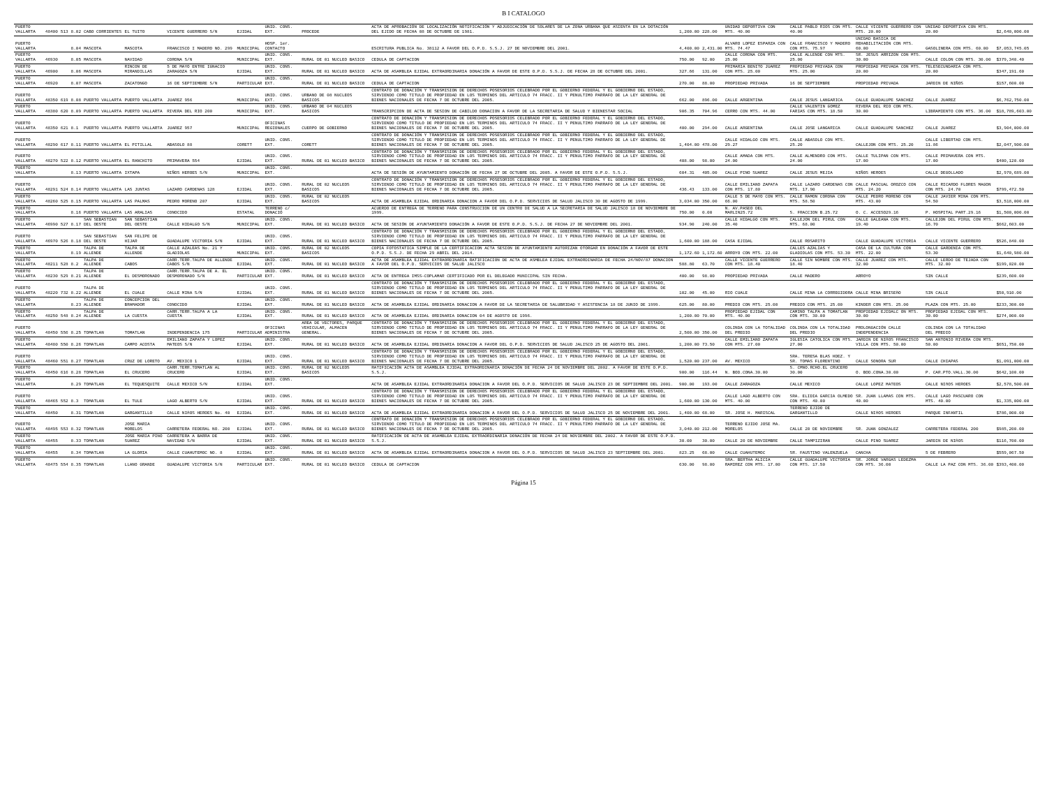B I CATALOGO
| PUERTO VALLARTA | 48400 | 513 | 8.02 | CABO CORRIENTES | EL TUITO | VICENTE GUERRERO S/N | EJIDAL | UNID. CONS. EXT. | PROCEDE | ACTA DE APROBACIÓN DE LOCALIZACIÓN NOTIFICACIÓN Y ADJUDICACIÓN DE SOLARES DE LA ZONA URBANA QUE ASIENTA EN LA DOTACIÓN DEL EJIDO DE FECHA 08 DE OCTUBRE DE 1981. | 1,200.00 | 228.00 | UNIDAD DEPORTIVA CON MTS. 40.00 | CALLE PABLO RIOS CON MTS. 40.00 | CALLE VICENTE GUERRERO CON MTS. 20.00 | UNIDAD DEPORTIVA CON MTS. 20.00 | $2,640,000.00 |
| PUERTO VALLARTA | | | 8.04 | MASCOTA | MASCOTA | FRANCISCO I MADERO NO. 299 | MUNICIPAL | HOSP. 1er. CONTACTO | | ESCRITURA PUBLICA No. 38112 A FAVOR DEL O.P.D. S.S.J. 27 DE NOVIEMBRE DEL 2001. | 4,400.00 | 2,431.00 | ALVARO LOPEZ ESPARZA CON MTS. 74.47 | CALLE FRANCISCO Y MADERO CON MTS. 75.97 | UNIDAD BASICA DE REHABILITACIÓN CON MTS. 60.00 | GASOLINERA CON MTS. 60.00 | $7,053,745.05 |
| PUERTO VALLARTA | 46930 | | 8.05 | MASCOTA | NAVIDAD | CORONA S/N | MUNICIPAL | UNID. CONS. EXT. | RURAL DE 01 NUCLEO BASICO | CEDULA DE CAPTACION | 750.00 | 92.00 | CALLE CORONA CON MTS. 25.00 | CALLE ALLENDE CON MTS. 25.00 | SR. JESUS ARRIZON CON MTS. 30.00 | CALLE COLON CON MTS. 30.00 | $379,340.40 |
| PUERTO VALLARTA | 46900 | | 8.06 | MASCOTA | RINCON DE MIRANDILLAS | 5 DE MAYO ENTRE IGNACIO ZARAGOZA S/N | EJIDAL | UNID. CONS. EXT. | RURAL DE 01 NUCLEO BASICO | ACTA DE ASAMBLEA EJIDAL EXTRAORDINARIA DONACIÓN A FAVOR DE ESTE O.P.D. S.S.J. DE FECHA 28 DE OCTUBRE DEL 2001. | 327.66 | 131.00 | PRIMARIA BENITO JUAREZ CON MTS. 25.00 | PROPIEDAD PRIVADA CON MTS. 25.00 | PROPIEDAD PRIVADA CON MTS. 20.00 | TELESECUNDARIA CON MTS. 20.00 | $347,191.60 |
| PUERTO VALLARTA | 46920 | | 8.07 | MASCOTA | ZACATONGO | 16 DE SEPTIEMBRE S/N | PARTICULAR | UNID. CONS. EXT. | RURAL DE 01 NUCLEO BASICO | CEDULA DE CAPTACION | 270.00 | 88.00 | PROPIEDAD PRIVADA | 16 DE SEPTIEMBRE | PROPIEDAD PRIVADA | JARDIN DE NIÑOS | $157,600.00 |
| PUERTO VALLARTA | 48350 | 619 | 8.08 | PUERTO VALLARTA | PUERTO VALLARTA | JUAREZ 956 | MUNICIPAL | UNID. CONS. EXT. | URBANO DE 08 NUCLEOS BASICOS | CONTRATO DE DONACIÓN Y TRANSMISION DE DERECHOS POSESORIOS CELEBRADO POR EL GOBIERNO FEDERAL Y EL GOBIERNO DEL ESTADO, SIRVIENDO COMO TITULO DE PROPIEDAD EN LOS TERMINOS DEL ARTICULO 74 FRACC. II Y PENULTIMO PARRAFO DE LA LEY GENERAL DE BIENES NACIONALES DE FECHA 7 DE OCTUBRE DEL 2005. | 662.00 | 896.00 | CALLE ARGENTINA | CALLE JESUS LANGARICA | CALLE GUADALUPE SANCHEZ | CALLE JUAREZ | $6,762,750.00 |
| PUERTO VALLARTA | 48380 | 620 | 8.09 | PUERTO VALLARTA | PUERTO VALLARTA | RIVERA DEL RIO 200 | MUNICIPAL | UNID. CONS. EXT. | URBANO DE 04 NUCLEOS BASICOS | TRANSCRIPCION DE ACTA DE SESION DE CABILDO DONACION A FAVOR DE LA SECRETARIA DE SALUD Y BIENESTAR SOCIAL | 906.35 | 704.96 | CERRO CON MTS. 44.00 | CALLE VALENTIN GOMEZ FARIAS CON MTS. 18.50 | RIVERA DEL RIO CON MTS. 30.00 | LIBRAMIENTO CON MTS. 36.00 | $18,789,603.00 |
| PUERTO VALLARTA | 48350 | 621 | 8.1 | PUERTO VALLARTA | PUERTO VALLARTA | JUAREZ 957 | MUNICIPAL | OFICINAS REGIONALES | CUERPO DE GOBIERNO | CONTRATO DE DONACIÓN Y TRANSMISION DE DERECHOS POSESORIOS CELEBRADO POR EL GOBIERNO FEDERAL Y EL GOBIERNO DEL ESTADO, SIRVIENDO COMO TITULO DE PROPIEDAD EN LOS TERMINOS DEL ARTICULO 74 FRACC. II Y PENULTIMO PARRAFO DE LA LEY GENERAL DE BIENES NACIONALES DE FECHA 7 DE OCTUBRE DEL 2005. | 400.00 | 294.00 | CALLE ARGENTINA | CALLE JOSE LANGARICA | CALLE GUADALUPE SANCHEZ | CALLE JUAREZ | $3,904,000.00 |
| PUERTO VALLARTA | 48290 | 617 | 8.11 | PUERTO VALLARTA | EL PITILLAL | ABASOLO 88 | CORETT | UNID. CONS. EXT. | CORETT | CONTRATO DE DONACIÓN Y TRANSMISION DE DERECHOS POSESORIOS CELEBRADO POR EL GOBIERNO FEDERAL Y EL GOBIERNO DEL ESTADO, SIRVIENDO COMO TITULO DE PROPIEDAD EN LOS TERMINOS DEL ARTICULO 74 FRACC. II Y PENULTIMO PARRAFO DE LA LEY GENERAL DE BIENES NACIONALES DE FECHA 7 DE OCTUBRE DEL 2005. | 1,404.00 | 478.00 | CALLE HIDALGO CON MTS. 29.27 | CALLE ABASOLO CON MTS. 25.20 | CALLEJON CON MTS. 25.20 | CALLE LIBERTAD CON MTS. 11.86 | $2,047,900.00 |
| PUERTO VALLARTA | 48270 | 522 | 8.12 | PUERTO VALLARTA | EL RANCHITO | PRIMAVERA 554 | EJIDAL | UNID. CONS. EXT. | RURAL DE 01 NUCLEO BASICO | CONTRATO DE DONACIÓN Y TRANSMISION DE DERECHOS POSESORIOS CELEBRADO POR EL GOBIERNO FEDERAL Y EL GOBIERNO DEL ESTADO, SIRVIENDO COMO TITULO DE PROPIEDAD EN LOS TERMINOS DEL ARTICULO 74 FRACC. II Y PENULTIMO PARRAFO DE LA LEY GENERAL DE BIENES NACIONALES DE FECHA 7 DE OCTUBRE DEL 2005. | 408.00 | 98.00 | CALLE AMADA CON MTS. 24.00 | CALLE ALMENDRO CON MTS. 24.00 | CALLE TULIPAN CON MTS. 17.00 | CALLE PRIMAVERA CON MTS. 17.00 | $400,120.00 |
| PUERTO VALLARTA | | | 8.13 | PUERTO VALLARTA | IXTAPA | NIÑOS HEROES S/N | MUNICIPAL | UNID. CONS. EXT. | | ACTA DE SESIÓN DE AYUNTAMIENTO DONACIÓN DE FECHA 27 DE OCTUBRE DEL 2005. A FAVOR DE ESTE O.P.D. S.S.J. | 604.31 | 405.00 | CALLE PINO SUAREZ | CALLE JESUS MEJIA | NIÑOS HEROES | CALLE DEGOLLADO | $2,970,689.00 |
| PUERTO VALLARTA | 48291 | 524 | 8.14 | PUERTO VALLARTA | LAS JUNTAS | LAZARO CARDENAS 128 | EJIDAL | UNID. CONS. EXT. | RURAL DE 02 NUCLEOS BASICOS | CONTRATO DE DONACIÓN Y TRANSMISION DE DERECHOS POSESORIOS CELEBRADO POR EL GOBIERNO FEDERAL Y EL GOBIERNO DEL ESTADO, SIRVIENDO COMO TITULO DE PROPIEDAD EN LOS TERMINOS DEL ARTICULO 74 FRACC. II Y PENULTIMO PARRAFO DE LA LEY GENERAL DE BIENES NACIONALES DE FECHA 7 DE OCTUBRE DEL 2005. | 436.43 | 133.00 | CALLE EMILIANO ZAPATA CON MTS. 17.80 | CALLE LAZARO CARDENAS CON MTS. 17.90 | CALLE PASCUAL OROZCO CON MTS. 24.20 | CALLE RICARDO FLORES MAGON CON MTS. 24.70 | $799,472.50 |
| PUERTO VALLARTA | 48260 | 525 | 8.15 | PUERTO VALLARTA | LAS PALMAS | PEDRO MORENO 207 | EJIDAL | UNID. CONS. EXT. | RURAL DE 02 NUCLEOS BASICOS | ACTA DE ASAMBLEA EJIDAL ORDINARIA DONACION A FAVOR DEL O.P.D. SERVICIOS DE SALUD JALISCO 30 DE AGOSTO DE 1999. | 3,034.00 | 350.00 | CALLE 5 DE MAYO CON MTS. 66.00 | CALLE RAMON CORONA CON MTS. 58.50 | CALLE PEDRO MORENO CON MTS. 43.00 | CALLE JAVIER MINA CON MTS. 54.50 | $3,518,000.00 |
| PUERTO VALLARTA | | | 8.16 | PUERTO VALLARTA | LAS ARALIAS | CONOCIDO | ESTATAL | TERRENO c/ DONACIÓ | | ACUERDO DE ENTREGA DE TERRENO PARA CONSTRUCCION DE UN CENTRO DE SALUD A LA SECRETARIA DE SALUD JALISCO 18 DE NOVIEMBRE DE 1999. | 750.00 | 0.00 | N. AV.PASEO DEL MARLIN25.72 | S. FRACCION B.25.72 | O. C. ACCESO29.16 | P. HOSPITAL PART.29.16 | $1,500,000.00 |
| PUERTO VALLARTA | 46990 | 527 | 8.17 | SAN SEBASTIAN DEL OESTE | SAN SEBASTIAN DEL OESTE | CALLE HIDALGO S/N | MUNICIPAL | UNID. CONS. EXT. | RURAL DE 01 NUCLEO BASICO | ACTA DE SESIÓN DE AYUNTAMIENTO DONACIÓN A FAVOR DE ESTE O.P.D. S.S.J. DE FECHA 27 DE NOVIEMBRE DEL 2001. | 934.90 | 240.00 | CALLE HIDALGO CON MTS. 35.40 | CALLEJON DEL PIRUL CON MTS. 68.00 | CALLE GALEANA CON MTS. 19.40 | CALLEJON DEL PIRUL CON MTS. 16.70 | $662,603.00 |
| PUERTO VALLARTA | 46970 | 526 | 8.18 | SAN SEBASTIAN DEL OESTE | SAN FELIPE DE HIJAR | GUADALUPE VICTORIA S/N | EJIDAL | UNID. CONS. EXT. | RURAL DE 01 NUCLEO BASICO | CONTRATO DE DONACIÓN Y TRANSMISION DE DERECHOS POSESORIOS CELEBRADO POR EL GOBIERNO FEDERAL Y EL GOBIERNO DEL ESTADO, SIRVIENDO COMO TITULO DE PROPIEDAD EN LOS TERMINOS DEL ARTICULO 74 FRACC. II Y PENULTIMO PARRAFO DE LA LEY GENERAL DE BIENES NACIONALES DE FECHA 7 DE OCTUBRE DEL 2005. | 1,600.00 | 188.00 | CASA EJIDAL | CALLE ROSARITO | CALLE GUADALUPE VICTORIA | CALLE VICENTE GUERRERO | $526,840.00 |
| PUERTO VALLARTA | | | 8.19 | TALPA DE ALLENDE | TALPA DE ALLENDE | CALLE AZALEAS No. 21 Y GLADIOLAS | MUNICIPAL | UNID. CONS. EXT. | RURAL DE 02 NUCLEOS BASICOS | COPIA FOTOSTATICA SIMPLE DE LA CERTIFICACION ACTA SESION DE AYUNTAMIENTO AUTORIZAN OTORGAR EN DONACIÓN A FAVOR DE ESTE O.P.D. S.S.J. DE FECHA 29 ABRIL DEL 2014. | 1,172.60 | 1,172.60 | ARROYO CON MTS. 22.00 | CALLES AZALIAS Y GLADIOLAS CON MTS. 53.30 | CASA DE LA CULTURA CON MTS. 22.00 | CALLE GARDENIA CON MTS. 53.30 | $1,640,980.00 |
| PUERTO VALLARTA | 48211 | 528 | 8.2 | TALPA DE ALLENDE | CABOS | CARR.TERR.TALPA DE ALLENDE CABOS S/N | EJIDAL | UNID. CONS. EXT. | RURAL DE 01 NUCLEO BASICO | ACTA DE ASAMBLEA EJIDAL EXTRAORDINARIA RATIFICACION DE ACTA DE ASMBLEA EJIDAL EXTRAORDINARIA DE FECHA 24/NOV/87 DONACION A FAVOR DEL O.P.D. SERVICIOS DE SALUD JALISCO | 588.80 | 63.70 | CALLE VICENTE GUERRERO CON MTS. 18.40 | CALLE SIN NOMBRE CON MTS. 18.40 | CALLE JUAREZ CON MTS. 32.00 | CALLE LERDO DE TEJADA CON MTS. 32.00 | $199,020.00 |
| PUERTO VALLARTA | 48230 | 529 | 8.21 | TALPA DE ALLENDE | EL DESMORONADO | CARR.TERR.TALPA DE A. EL DESMORONADO S/N | PARTICULAR | UNID. CONS. EXT. | RURAL DE 01 NUCLEO BASICO | ACTA DE ENTREGA IMSS-COPLAMAR CERTIFICADO POR EL DELEGADO MUNICIPAL SIN FECHA. | 400.00 | 98.00 | PROPIEDAD PRIVADA | CALLE MADERO | ARROYO | SIN CALLE | $239,600.00 |
| PUERTO VALLARTA | 48220 | 732 | 8.22 | TALPA DE ALLENDE | EL CUALE | CALLE MINA S/N | EJIDAL | UNID. CONS. EXT. | RURAL DE 01 NUCLEO BASICO | CONTRATO DE DONACIÓN Y TRANSMISION DE DERECHOS POSESORIOS CELEBRADO POR EL GOBIERNO FEDERAL Y EL GOBIERNO DEL ESTADO, SIRVIENDO COMO TITULO DE PROPIEDAD EN LOS TERMINOS DEL ARTICULO 74 FRACC. II Y PENULTIMO PARRAFO DE LA LEY GENERAL DE BIENES NACIONALES DE FECHA 7 DE OCTUBRE DEL 2005. | 102.00 | 45.00 | RIO CUALE | CALLE MINA LA CORREGIDORA | CALLE MINA BRISEñO | SIN CALLE | $50,910.00 |
| PUERTO VALLARTA | | | 8.23 | TALPA DE ALLENDE | CONCEPCION DEL BRAMADOR | CONOCIDO | EJIDAL | UNID. CONS. EXT. | RURAL DE 01 NUCLEO BASICO | ACTA DE ASAMBLEA EJIDAL ORDINARIA DONACION A FAVOR DE LA SECRETARIA DE SALUBRIDAD Y ASISTENCIA 18 DE JUNIO DE 1999. | 625.00 | 80.00 | PREDIO CON MTS. 25.00 | PREDIO CON MTS. 25.00 | KINDER CON MTS. 25.00 | PLAZA CON MTS. 25.00 | $233,300.00 |
| PUERTO VALLARTA | 48250 | 548 | 8.24 | TALPA DE ALLENDE | LA CUESTA | CARR.TERR.TALPA A LA CUESTA | EJIDAL | UNID. CONS. EXT. | RURAL DE 01 NUCLEO BASICO | ACTA DE ASAMBLEA EJIDAL ORDINARIA DONACION 04 DE AGOSTO DE 1996. | 1,200.00 | 70.00 | PROPIEDAD EJIDAL CON MTS. 40.00 | CAMINO TALPA A TOMATLAN CON MTS. 30.00 | PROPIEDAD EJIDALC ON MTS. 30.00 | PROPIEDAD EJIDAL CON MTS. 30.00 | $274,000.00 |
| PUERTO VALLARTA | 48450 | 556 | 8.25 | TOMATLAN | TOMATLAN | INDEPENDENCIA 175 | PARTICULAR | OFICINAS ADMINISTRA | AREA DE VECTORES, PARQUE VEHICULAR, ALMACEN GENERAL. | CONTRATO DE DONACIÓN Y TRANSMISION DE DERECHOS POSESORIOS CELEBRADO POR EL GOBIERNO FEDERAL Y EL GOBIERNO DEL ESTADO, SIRVIENDO COMO TITULO DE PROPIEDAD EN LOS TERMINOS DEL ARTICULO 74 FRACC. II Y PENULTIMO PARRAFO DE LA LEY GENERAL DE BIENES NACIONALES DE FECHA 7 DE OCTUBRE DEL 2005. | 2,500.00 | 350.00 | COLINDA CON LA TOTALIDAD DEL PREDIO | COLINDA CON LA TOTALIDAD DEL PREDIO | PROLONGACIÓN CALLE INDEPENDENCIA | COLINDA CON LA TOTALIDAD DEL PREDIO | |
| PUERTO VALLARTA | 48480 | 550 | 8.26 | TOMATLAN | CAMPO ACOSTA | EMILIANO ZAPATA Y LOPEZ MATEOS S/N | EJIDAL | UNID. CONS. EXT. | RURAL DE 01 NUCLEO BASICO | ACTA DE ASAMBLEA EJIDAL ORDINARIA DONACION A FAVOR DEL O.P.D. SERVICIOS DE SALUD JALISCO 25 DE AGOSTO DEL 2001. | 1,200.00 | 73.50 | CALLE EMILIANO ZAPATA CON MTS. 27.00 | IGLESIA CATOLICA CON MTS. 27.00 | JARDIN DE NIñOS FRANCISCO VILLA CON MTS. 50.00 | SAN ANTONIO RIVERA CON MTS. 50.00 | $651,750.00 |
| PUERTO VALLARTA | 48460 | 551 | 8.27 | TOMATLAN | CRUZ DE LORETO | AV. MEXICO 1 | EJIDAL | UNID. CONS. EXT. | RURAL DE 01 NUCLEO BASICO | CONTRATO DE DONACIÓN Y TRANSMISION DE DERECHOS POSESORIOS CELEBRADO POR EL GOBIERNO FEDERAL Y EL GOBIERNO DEL ESTADO, SIRVIENDO COMO TITULO DE PROPIEDAD EN LOS TERMINOS DEL ARTICULO 74 FRACC. II Y PENULTIMO PARRAFO DE LA LEY GENERAL DE BIENES NACIONALES DE FECHA 7 DE OCTUBRE DEL 2005. | 1,520.00 | 237.00 | AV. MEXICO | SRA. TERESA BLAS HDEZ. Y SR. TOMAS FLORENTINO | CALLE SONORA SUR | CALLE CHIAPAS | $1,091,000.00 |
| PUERTO VALLARTA | 48450 | 616 | 8.28 | TOMATLAN | EL CRUCERO | CARR.TERR.TOMATLAN AL CRUCERO | EJIDAL | UNID. CONS. EXT. | RURAL DE 02 NUCLEOS BASICOS | RATIFICACIÓN ACTA DE ASAMBLEA EJIDAL EXTRAORDINARIA DONACIÓN DE FECHA 24 DE NOVIEMBRE DEL 2002. A FAVOR DE ESTE O.P.D. S.S.J. | 900.00 | 116.44 | N. BOD.CONA.30.00 | S. CMNO.RCHO.EL CRUCERO 30.00 | O. BOD.CONA.30.00 | P. CAR.PTO.VALL.30.00 | $642,100.00 |
| PUERTO VALLARTA | | | 8.29 | TOMATLAN | EL TEQUESQUITE | CALLE MEXICO S/N | EJIDAL | UNID. CONS. EXT. | | ACTA DE ASAMBLEA EJIDAL EXTRAORDINARIA DONACION A FAVOR DEL O.P.D. SERVICIOS DE SALUD JALISCO 23 DE SEPTIEMBRE DEL 2001. | 900.00 | 193.00 | CALLE ZARAGOZA | CALLE MEXICO | CALLE LOPEZ MATEOS | CALLE NIñOS HEROES | $2,578,500.00 |
| PUERTO VALLARTA | 48465 | 552 | 8.3 | TOMATLAN | EL TULE | LAGO ALBERTO S/N | EJIDAL | UNID. CONS. EXT. | RURAL DE 01 NUCLEO BASICO | CONTRATO DE DONACIÓN Y TRANSMISION DE DERECHOS POSESORIOS CELEBRADO POR EL GOBIERNO FEDERAL Y EL GOBIERNO DEL ESTADO, SIRVIENDO COMO TITULO DE PROPIEDAD EN LOS TERMINOS DEL ARTICULO 74 FRACC. II Y PENULTIMO PARRAFO DE LA LEY GENERAL DE BIENES NACIONALES DE FECHA 7 DE OCTUBRE DEL 2005. | 1,600.00 | 130.00 | CALLE LAGO ALBERTO CON MTS. 40.00 | SRA. ELIDIA GARCIA OLMEDO CON MTS. 40.00 | SR. JUAN LLAMAS CON MTS. 40.00 | CALLE LAGO PASCUARO CON MTS. 40.00 | $1,335,000.00 |
| PUERTO VALLARTA | 48450 | | 8.31 | TOMATLAN | GARGANTILLO | CALLE NIñOS HEROES No. 40 | EJIDAL | UNID. CONS. EXT. | RURAL DE 01 NUCLEO BASICO | ACTA DE ASAMBLEA EJIDAL EXTRAORDINARIA DONACION A FAVOR DEL O.P.D. SERVICIOS DE SALUD JALISCO 25 DE NOVIEMBRE DEL 2001. | 1,400.00 | 68.00 | SR. JOSE H. MARISCAL | TERRENO EJIDO DE GARGANTILLO | CALLE NIñOS HEROES | PARQUE INFANTIL | $786,000.00 |
| PUERTO VALLARTA | 48495 | 553 | 8.32 | TOMATLAN | JOSE MARIA MORELOS | CARRETERA FEDERAL NO. 200 | EJIDAL | UNID. CONS. EXT. | RURAL DE 01 NUCLEO BASICO | CONTRATO DE DONACIÓN Y TRANSMISION DE DERECHOS POSESORIOS CELEBRADO POR EL GOBIERNO FEDERAL Y EL GOBIERNO DEL ESTADO, SIRVIENDO COMO TITULO DE PROPIEDAD EN LOS TERMINOS DEL ARTICULO 74 FRACC. II Y PENULTIMO PARRAFO DE LA LEY GENERAL DE BIENES NACIONALES DE FECHA 7 DE OCTUBRE DEL 2005. | 3,040.00 | 212.00 | TERRENO EJIDO JOSE MA. MORELOS | CALLE 20 DE NOVIEMBRE | SR. JUAN GONZALEZ | CARRETERA FEDERAL 200 | $985,200.00 |
| PUERTO VALLARTA | 48455 | | 8.33 | TOMATLAN | JOSE MARIA PINO SUAREZ | CARRETERA A BARRA DE NAVIDAD S/N | EJIDAL | UNID. CONS. EXT. | RURAL DE 01 NUCLEO BASICO | RATIFICACIÓN DE ACTA DE ASAMBLEA EJIDAL EXTRAORDINARIA DONACIÓN DE FECHA 24 DE NOVIEMBRE DEL 2002. A FAVOR DE ESTE O.P.D. S.S.J. | 30.00 | 30.00 | CALLE 20 DE NOVIEMBRE | CALLE TAMPIZIRAN | CALLE PINO SUAREZ | JARDIN DE NIñOS | $116,700.00 |
| PUERTO VALLARTA | 48455 | | 8.34 | TOMATLAN | LA GLORIA | CALLE CUAHUTEMOC NO. 8 | EJIDAL | UNID. CONS. EXT. | RURAL DE 01 NUCLEO BASICO | ACTA DE ASAMBLEA EJIDAL EXTRAORDINARIA DONACION A FAVOR DEL O.P.D. SERVICIOS DE SALUD JALISCO 23 SEPTIEMBRE DEL 2001. | 823.25 | 68.00 | CALLE CUAHUTEMOC | SR. FAUSTINO VALENZUELA | CANCHA | 5 DE FEBRERO | $559,067.50 |
| PUERTO VALLARTA | 48475 | 554 | 8.35 | TOMATLAN | LLANO GRANDE | GUADALUPE VICTORIA S/N | PARTICULAR | UNID. CONS. EXT. | RURAL DE 01 NUCLEO BASICO | CEDULA DE CAPTACION | 630.00 | 98.00 | SRA. BERTHA ALICIA RAMIREZ CON MTS. 17.00 | CALLE GUADALUPE VICTORIA CON MTS. 17.50 | SR. JORGE VARGAS LEDEZMA CON MTS. 36.00 | CALLE LA PAZ CON MTS. 36.00 | $393,400.00 |
Página 15